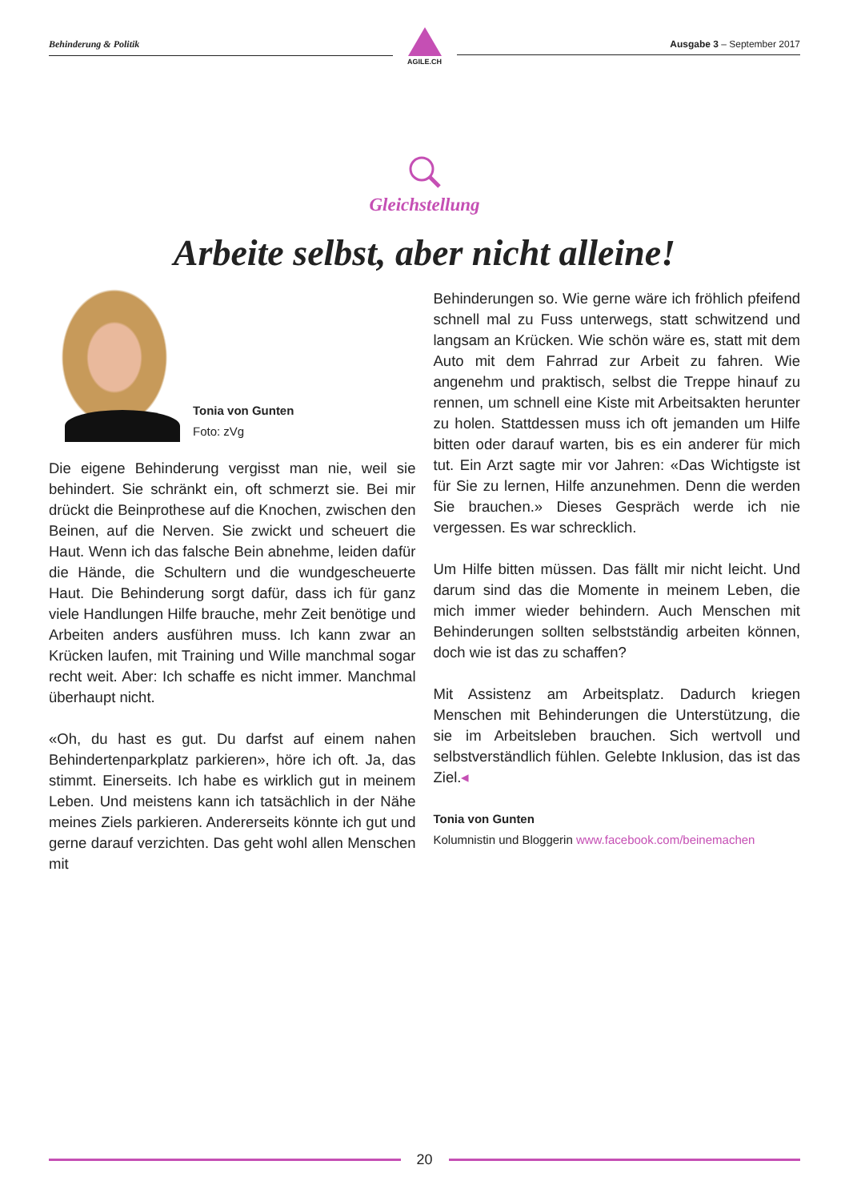Behinderung & Politik
AGILE.CH
Ausgabe 3 – September 2017
Gleichstellung
Arbeite selbst, aber nicht alleine!
Tonia von Gunten
Foto: zVg
Die eigene Behinderung vergisst man nie, weil sie behindert. Sie schränkt ein, oft schmerzt sie. Bei mir drückt die Beinprothese auf die Knochen, zwischen den Beinen, auf die Nerven. Sie zwickt und scheuert die Haut. Wenn ich das falsche Bein abnehme, leiden dafür die Hände, die Schultern und die wundgescheuerte Haut. Die Behinderung sorgt dafür, dass ich für ganz viele Handlungen Hilfe brauche, mehr Zeit benötige und Arbeiten anders ausführen muss. Ich kann zwar an Krücken laufen, mit Training und Wille manchmal sogar recht weit. Aber: Ich schaffe es nicht immer. Manchmal überhaupt nicht.
«Oh, du hast es gut. Du darfst auf einem nahen Behindertenparkplatz parkieren», höre ich oft. Ja, das stimmt. Einerseits. Ich habe es wirklich gut in meinem Leben. Und meistens kann ich tatsächlich in der Nähe meines Ziels parkieren. Andererseits könnte ich gut und gerne darauf verzichten. Das geht wohl allen Menschen mit
Behinderungen so. Wie gerne wäre ich fröhlich pfeifend schnell mal zu Fuss unterwegs, statt schwitzend und langsam an Krücken. Wie schön wäre es, statt mit dem Auto mit dem Fahrrad zur Arbeit zu fahren. Wie angenehm und praktisch, selbst die Treppe hinauf zu rennen, um schnell eine Kiste mit Arbeitsakten herunter zu holen. Stattdessen muss ich oft jemanden um Hilfe bitten oder darauf warten, bis es ein anderer für mich tut. Ein Arzt sagte mir vor Jahren: «Das Wichtigste ist für Sie zu lernen, Hilfe anzunehmen. Denn die werden Sie brauchen.» Dieses Gespräch werde ich nie vergessen. Es war schrecklich.
Um Hilfe bitten müssen. Das fällt mir nicht leicht. Und darum sind das die Momente in meinem Leben, die mich immer wieder behindern. Auch Menschen mit Behinderungen sollten selbstständig arbeiten können, doch wie ist das zu schaffen?
Mit Assistenz am Arbeitsplatz. Dadurch kriegen Menschen mit Behinderungen die Unterstützung, die sie im Arbeitsleben brauchen. Sich wertvoll und selbstverständlich fühlen. Gelebte Inklusion, das ist das Ziel.◂
Tonia von Gunten
Kolumnistin und Bloggerin www.facebook.com/beinemachen
20